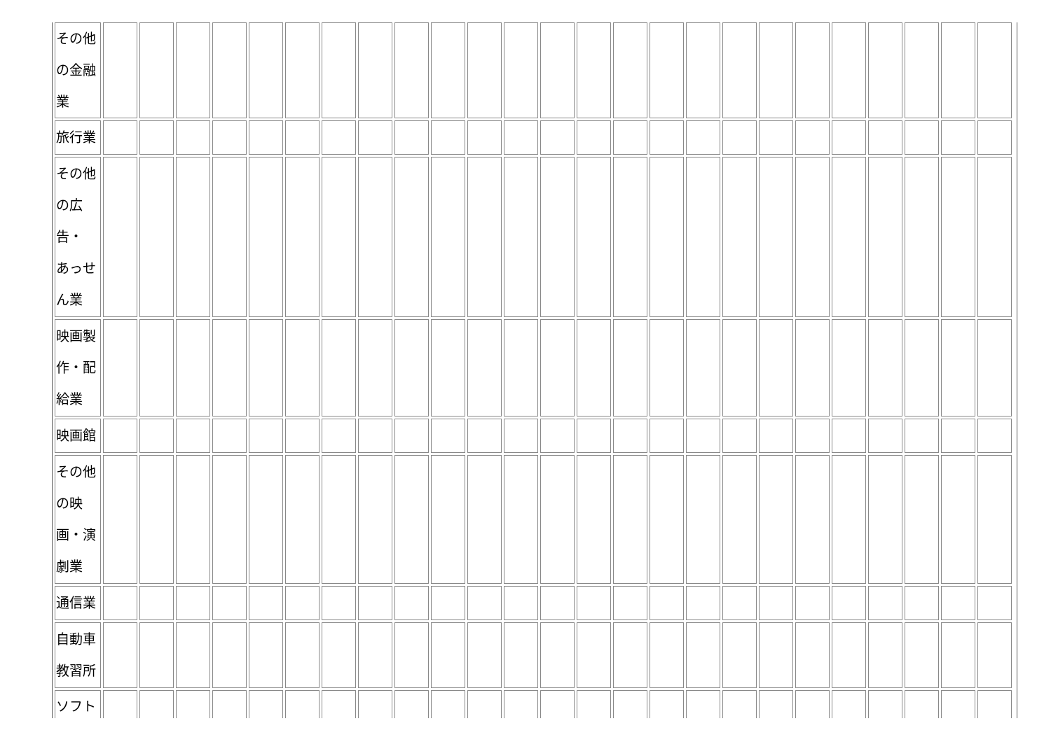| その他 の金融 業 | | | | | | | | | | | | | | | | | | | | | | | | | |
| 旅行業 | | | | | | | | | | | | | | | | | | | | | | | | | |
| その他 の広 告・ あっせ ん業 | | | | | | | | | | | | | | | | | | | | | | | | | |
| 映画製 作・配 給業 | | | | | | | | | | | | | | | | | | | | | | | | | |
| 映画館 | | | | | | | | | | | | | | | | | | | | | | | | | |
| その他 の映 画・演 劇業 | | | | | | | | | | | | | | | | | | | | | | | | | |
| 通信業 | | | | | | | | | | | | | | | | | | | | | | | | | |
| 自動車 教習所 | | | | | | | | | | | | | | | | | | | | | | | | | |
| ソフト | | | | | | | | | | | | | | | | | | | | | | | | | |